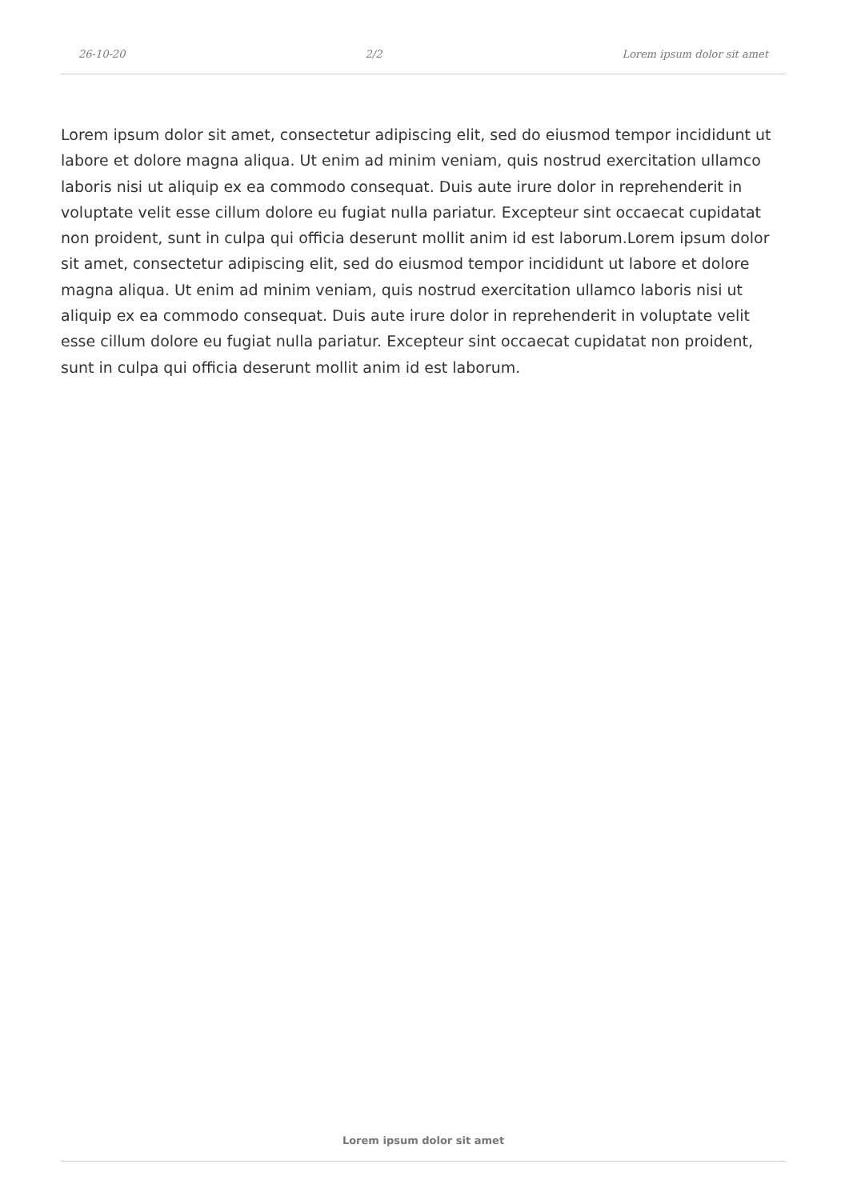26-10-20 2/2 Lorem ipsum dolor sit amet
Lorem ipsum dolor sit amet, consectetur adipiscing elit, sed do eiusmod tempor incididunt ut labore et dolore magna aliqua. Ut enim ad minim veniam, quis nostrud exercitation ullamco laboris nisi ut aliquip ex ea commodo consequat. Duis aute irure dolor in reprehenderit in voluptate velit esse cillum dolore eu fugiat nulla pariatur. Excepteur sint occaecat cupidatat non proident, sunt in culpa qui officia deserunt mollit anim id est laborum.Lorem ipsum dolor sit amet, consectetur adipiscing elit, sed do eiusmod tempor incididunt ut labore et dolore magna aliqua. Ut enim ad minim veniam, quis nostrud exercitation ullamco laboris nisi ut aliquip ex ea commodo consequat. Duis aute irure dolor in reprehenderit in voluptate velit esse cillum dolore eu fugiat nulla pariatur. Excepteur sint occaecat cupidatat non proident, sunt in culpa qui officia deserunt mollit anim id est laborum.
Lorem ipsum dolor sit amet